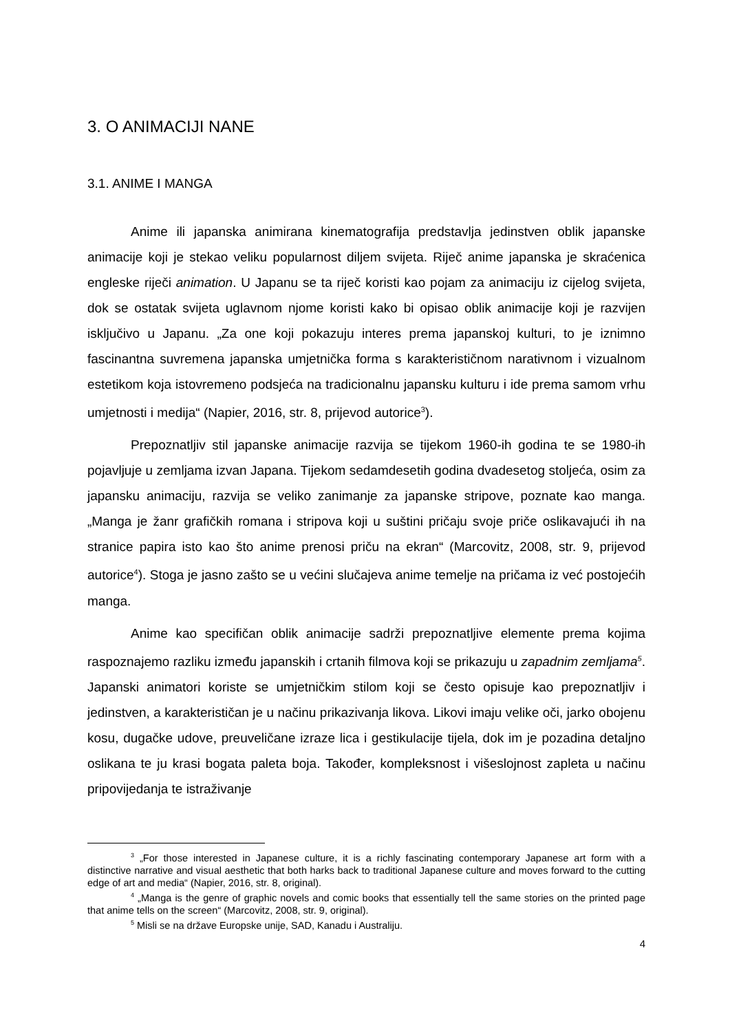3. O ANIMACIJI NANE
3.1. ANIME I MANGA
Anime ili japanska animirana kinematografija predstavlja jedinstven oblik japanske animacije koji je stekao veliku popularnost diljem svijeta. Riječ anime japanska je skraćenica engleske riječi animation. U Japanu se ta riječ koristi kao pojam za animaciju iz cijelog svijeta, dok se ostatak svijeta uglavnom njome koristi kako bi opisao oblik animacije koji je razvijen isključivo u Japanu. „Za one koji pokazuju interes prema japanskoj kulturi, to je iznimno fascinantna suvremena japanska umjetnička forma s karakterističnom narativnom i vizualnom estetikom koja istovremeno podsjeća na tradicionalnu japansku kulturu i ide prema samom vrhu umjetnosti i medija“ (Napier, 2016, str. 8, prijevod autorice<sup>3</sup>).
Prepoznatljiv stil japanske animacije razvija se tijekom 1960-ih godina te se 1980-ih pojavljuje u zemljama izvan Japana. Tijekom sedamdesetih godina dvadesetog stoljeća, osim za japansku animaciju, razvija se veliko zanimanje za japanske stripove, poznate kao manga. „Manga je žanr grafičkih romana i stripova koji u suštini pričaju svoje priče oslikavajući ih na stranice papira isto kao što anime prenosi priču na ekran“ (Marcovitz, 2008, str. 9, prijevod autorice<sup>4</sup>). Stoga je jasno zašto se u većini slučajeva anime temelje na pričama iz već postojećih manga.
Anime kao specifičan oblik animacije sadrži prepoznatljive elemente prema kojima raspoznajemo razliku između japanskih i crtanih filmova koji se prikazuju u zapadnim zemljama<sup>5</sup>. Japanski animatori koriste se umjetničkim stilom koji se često opisuje kao prepoznatljiv i jedinstven, a karakterističan je u načinu prikazivanja likova. Likovi imaju velike oči, jarko obojenu kosu, dugačke udove, preuveličane izraze lica i gestikulacije tijela, dok im je pozadina detaljno oslikana te ju krasi bogata paleta boja. Također, kompleksnost i višeslojnost zapleta u načinu pripovijedanja te istraživanje
<sup>3</sup> „For those interested in Japanese culture, it is a richly fascinating contemporary Japanese art form with a distinctive narrative and visual aesthetic that both harks back to traditional Japanese culture and moves forward to the cutting edge of art and media“ (Napier, 2016, str. 8, original).
<sup>4</sup> „Manga is the genre of graphic novels and comic books that essentially tell the same stories on the printed page that anime tells on the screen“ (Marcovitz, 2008, str. 9, original).
<sup>5</sup> Misli se na države Europske unije, SAD, Kanadu i Australiju.
4